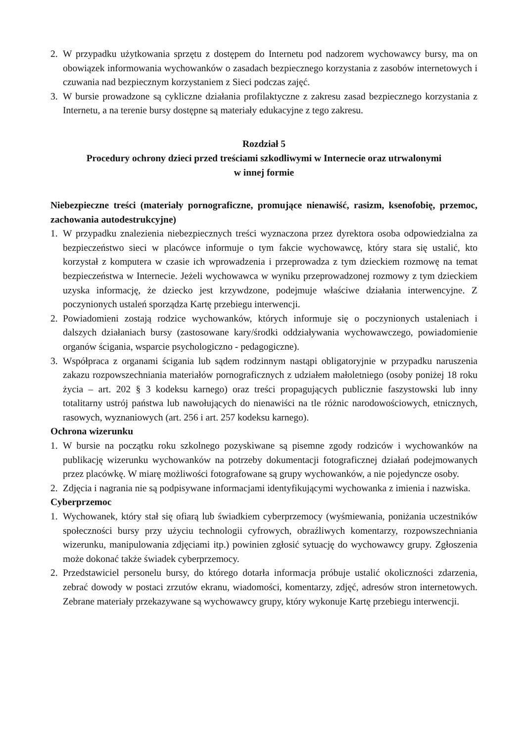2. W przypadku użytkowania sprzętu z dostępem do Internetu pod nadzorem wychowawcy bursy, ma on obowiązek informowania wychowanków o zasadach bezpiecznego korzystania z zasobów internetowych i czuwania nad bezpiecznym korzystaniem z Sieci podczas zajęć.
3. W bursie prowadzone są cykliczne działania profilaktyczne z zakresu zasad bezpiecznego korzystania z Internetu, a na terenie bursy dostępne są materiały edukacyjne z tego zakresu.
Rozdział 5
Procedury ochrony dzieci przed treściami szkodliwymi w Internecie oraz utrwalonymi
w innej formie
Niebezpieczne treści (materiały pornograficzne, promujące nienawiść, rasizm, ksenofobię, przemoc, zachowania autodestrukcyjne)
1. W przypadku znalezienia niebezpiecznych treści wyznaczona przez dyrektora osoba odpowiedzialna za bezpieczeństwo sieci w placówce informuje o tym fakcie wychowawcę, który stara się ustalić, kto korzystał z komputera w czasie ich wprowadzenia i przeprowadza z tym dzieckiem rozmowę na temat bezpieczeństwa w Internecie. Jeżeli wychowawca w wyniku przeprowadzonej rozmowy z tym dzieckiem uzyska informację, że dziecko jest krzywdzone, podejmuje właściwe działania interwencyjne. Z poczynionych ustaleń sporządza Kartę przebiegu interwencji.
2. Powiadomieni zostają rodzice wychowanków, których informuje się o poczynionych ustaleniach i dalszych działaniach bursy (zastosowane kary/środki oddziaływania wychowawczego, powiadomienie organów ścigania, wsparcie psychologiczno - pedagogiczne).
3. Współpraca z organami ścigania lub sądem rodzinnym nastąpi obligatoryjnie w przypadku naruszenia zakazu rozpowszechniania materiałów pornograficznych z udziałem małoletniego (osoby poniżej 18 roku życia – art. 202 § 3 kodeksu karnego) oraz treści propagujących publicznie faszystowski lub inny totalitarny ustrój państwa lub nawołujących do nienawiści na tle różnic narodowościowych, etnicznych, rasowych, wyznaniowych (art. 256 i art. 257 kodeksu karnego).
Ochrona wizerunku
1. W bursie na początku roku szkolnego pozyskiwane są pisemne zgody rodziców i wychowanków na publikację wizerunku wychowanków na potrzeby dokumentacji fotograficznej działań podejmowanych przez placówkę. W miarę możliwości fotografowane są grupy wychowanków, a nie pojedyncze osoby.
2. Zdjęcia i nagrania nie są podpisywane informacjami identyfikującymi wychowanka z imienia i nazwiska.
Cyberprzemoc
1. Wychowanek, który stał się ofiarą lub świadkiem cyberprzemocy (wyśmiewania, poniżania uczestników społeczności bursy przy użyciu technologii cyfrowych, obraźliwych komentarzy, rozpowszechniania wizerunku, manipulowania zdjęciami itp.) powinien zgłosić sytuację do wychowawcy grupy. Zgłoszenia może dokonać także świadek cyberprzemocy.
2. Przedstawiciel personelu bursy, do którego dotarła informacja próbuje ustalić okoliczności zdarzenia, zebrać dowody w postaci zrzutów ekranu, wiadomości, komentarzy, zdjęć, adresów stron internetowych. Zebrane materiały przekazywane są wychowawcy grupy, który wykonuje Kartę przebiegu interwencji.